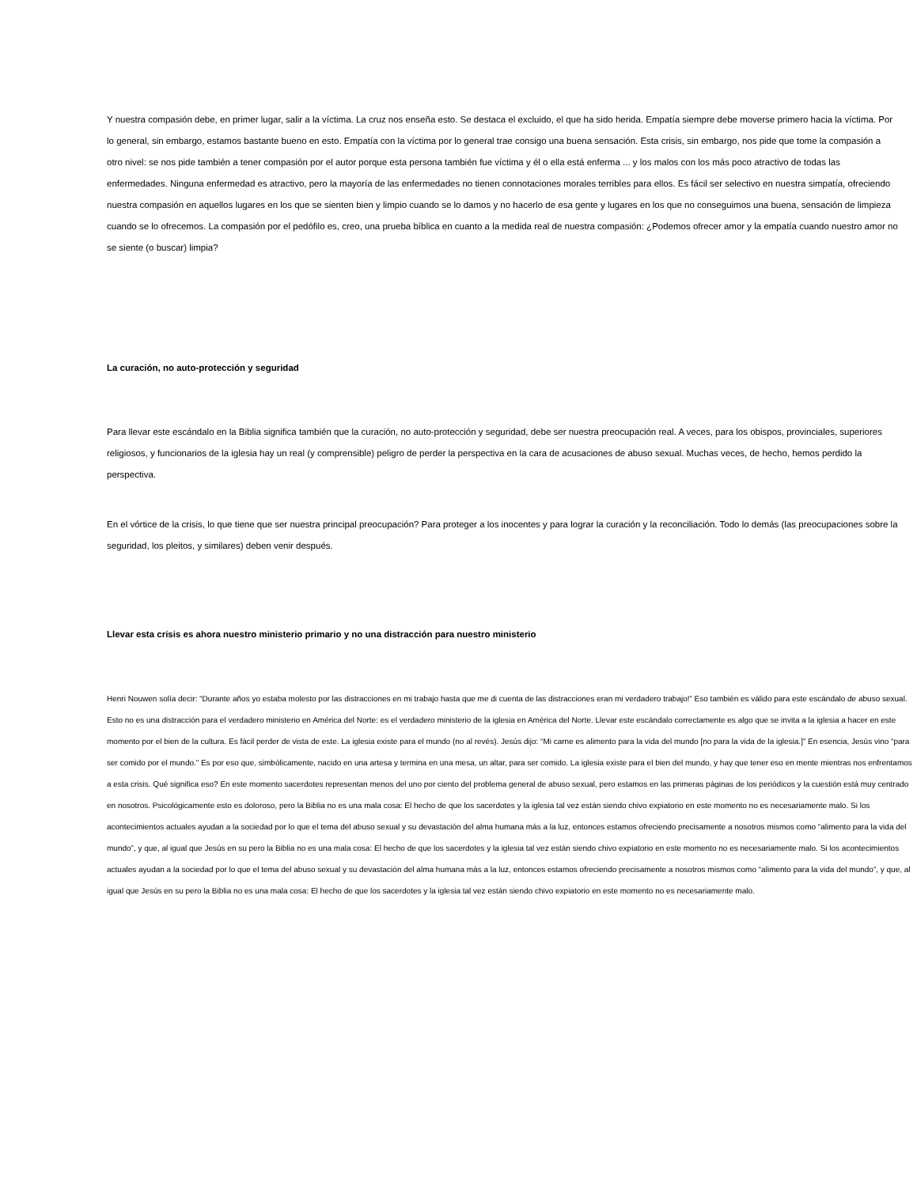Y nuestra compasión debe, en primer lugar, salir a la víctima. La cruz nos enseña esto. Se destaca el excluido, el que ha sido herida. Empatía siempre debe moverse primero hacia la víctima. Por lo general, sin embargo, estamos bastante bueno en esto. Empatía con la víctima por lo general trae consigo una buena sensación. Esta crisis, sin embargo, nos pide que tome la compasión a otro nivel: se nos pide también a tener compasión por el autor porque esta persona también fue víctima y él o ella está enferma ... y los malos con los más poco atractivo de todas las enfermedades. Ninguna enfermedad es atractivo, pero la mayoría de las enfermedades no tienen connotaciones morales terribles para ellos. Es fácil ser selectivo en nuestra simpatía, ofreciendo nuestra compasión en aquellos lugares en los que se sienten bien y limpio cuando se lo damos y no hacerlo de esa gente y lugares en los que no conseguimos una buena, sensación de limpieza cuando se lo ofrecemos. La compasión por el pedófilo es, creo, una prueba bíblica en cuanto a la medida real de nuestra compasión: ¿Podemos ofrecer amor y la empatía cuando nuestro amor no se siente (o buscar) limpia?
La curación, no auto-protección y seguridad
Para llevar este escándalo en la Biblia significa también que la curación, no auto-protección y seguridad, debe ser nuestra preocupación real. A veces, para los obispos, provinciales, superiores religiosos, y funcionarios de la iglesia hay un real (y comprensible) peligro de perder la perspectiva en la cara de acusaciones de abuso sexual. Muchas veces, de hecho, hemos perdido la perspectiva.
En el vórtice de la crisis, lo que tiene que ser nuestra principal preocupación? Para proteger a los inocentes y para lograr la curación y la reconciliación. Todo lo demás (las preocupaciones sobre la seguridad, los pleitos, y similares) deben venir después.
Llevar esta crisis es ahora nuestro ministerio primario y no una distracción para nuestro ministerio
Henri Nouwen solía decir: “Durante años yo estaba molesto por las distracciones en mi trabajo hasta que me di cuenta de las distracciones eran mi verdadero trabajo!” Eso también es válido para este escándalo de abuso sexual. Esto no es una distracción para el verdadero ministerio en América del Norte: es el verdadero ministerio de la iglesia en América del Norte. Llevar este escándalo correctamente es algo que se invita a la iglesia a hacer en este momento por el bien de la cultura. Es fácil perder de vista de este. La iglesia existe para el mundo (no al revés). Jesús dijo: “Mi carne es alimento para la vida del mundo [no para la vida de la iglesia.]” En esencia, Jesús vino “para ser comido por el mundo.” Es por eso que, simbólicamente, nacido en una artesa y termina en una mesa, un altar, para ser comido. La iglesia existe para el bien del mundo, y hay que tener eso en mente mientras nos enfrentamos a esta crisis. Qué significa eso? En este momento sacerdotes representan menos del uno por ciento del problema general de abuso sexual, pero estamos en las primeras páginas de los periódicos y la cuestión está muy centrado en nosotros. Psicológicamente esto es doloroso, pero la Biblia no es una mala cosa: El hecho de que los sacerdotes y la iglesia tal vez están siendo chivo expiatorio en este momento no es necesariamente malo. Si los acontecimientos actuales ayudan a la sociedad por lo que el tema del abuso sexual y su devastación del alma humana más a la luz, entonces estamos ofreciendo precisamente a nosotros mismos como “alimento para la vida del mundo”, y que, al igual que Jesús en su pero la Biblia no es una mala cosa: El hecho de que los sacerdotes y la iglesia tal vez están siendo chivo expiatorio en este momento no es necesariamente malo. Si los acontecimientos actuales ayudan a la sociedad por lo que el tema del abuso sexual y su devastación del alma humana más a la luz, entonces estamos ofreciendo precisamente a nosotros mismos como “alimento para la vida del mundo”, y que, al igual que Jesús en su pero la Biblia no es una mala cosa: El hecho de que los sacerdotes y la iglesia tal vez están siendo chivo expiatorio en este momento no es necesariamente malo.